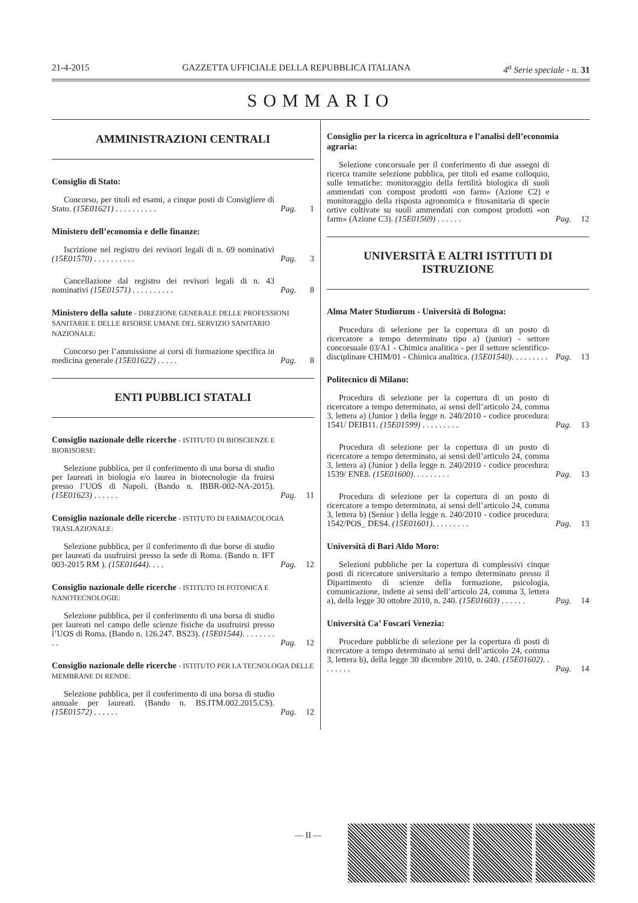21-4-2015 GAZZETTA UFFICIALE DELLA REPUBBLICA ITALIANA 4<sup>a</sup> Serie speciale - n. 31
SOMMARIO
AMMINISTRAZIONI CENTRALI
Consiglio di Stato:
Concorso, per titoli ed esami, a cinque posti di Consigliere di Stato. (15E01621) . . . . . . . . . .
Pag. 1
Ministero dell’economia e delle finanze:
Iscrizione nel registro dei revisori legali di n. 69 nominativi (15E01570) . . . . . . . . . .
Pag. 3
Cancellazione dal registro dei revisori legali di n. 43 nominativi (15E01571) . . . . . . . . . .
Pag. 8
Ministero della salute - DIREZIONE GENERALE DELLE PROFESSIONI SANITARIE E DELLE RISORSE UMANE DEL SERVIZIO SANITARIO NAZIONALE:
Concorso per l’ammissione ai corsi di formazione specifica in medicina generale (15E01622) . . . . .
Pag. 8
ENTI PUBBLICI STATALI
Consiglio nazionale delle ricerche - ISTITUTO DI BIOSCIENZE E BIORISORSE:
Selezione pubblica, per il conferimento di una borsa di studio per laureati in biologia e/o laurea in biotecnologie da fruirsi presso l’UOS di Napoli. (Bando n. IBBR-002-NA-2015). (15E01623) . . . . . .
Pag. 11
Consiglio nazionale delle ricerche - ISTITUTO DI FARMACOLOGIA TRASLAZIONALE:
Selezione pubblica, per il conferimento di due borse di studio per laureati da usufruirsi presso la sede di Roma. (Bando n. IFT 003-2015 RM ). (15E01644). . . .
Pag. 12
Consiglio nazionale delle ricerche - ISTITUTO DI FOTONICA E NANOTECNOLOGIE:
Selezione pubblica, per il conferimento di una borsa di studio per laureati nel campo delle scienze fisiche da usufruirsi presso l’UOS di Roma. (Bando n. 126.247. BS23). (15E01544). . . . . . . . . .
Pag. 12
Consiglio nazionale delle ricerche - ISTITUTO PER LA TECNOLOGIA DELLE MEMBRANE DI RENDE:
Selezione pubblica, per il conferimento di una borsa di studio annuale per laureati. (Bando n. BS.ITM.002.2015.CS). (15E01572) . . . . . .
Pag. 12
Consiglio per la ricerca in agricoltura e l’analisi dell’economia agraria:
Selezione concorsuale per il conferimento di due assegni di ricerca tramite selezione pubblica, per titoli ed esame colloquio, sulle tematiche: monitoraggio della fertilità biologica di suoli ammendati con compost prodotti «on farm» (Azione C2) e monitoraggio della risposta agronomica e fitosanitaria di specie ortive coltivate su suoli ammendati con compost prodotti «on farm» (Azione C3). (15E01569) . . . . . .
Pag. 12
UNIVERSITÀ E ALTRI ISTITUTI DI ISTRUZIONE
Alma Mater Studiorum - Università di Bologna:
Procedura di selezione per la copertura di un posto di ricercatore a tempo determinato tipo a) (junior) - settore concorsuale 03/A1 - Chimica analitica - per il settore scientifico-disciplinare CHIM/01 - Chimica analitica. (15E01540). . . . . . . . .
Pag. 13
Politecnico di Milano:
Procedura di selezione per la copertura di un posto di ricercatore a tempo determinato, ai sensi dell’articolo 24, comma 3, lettera a) (Junior ) della legge n. 240/2010 - codice procedura: 1541/ DEIB11. (15E01599) . . . . . . . . .
Pag. 13
Procedura di selezione per la copertura di un posto di ricercatore a tempo determinato, ai sensi dell’articolo 24, comma 3, lettera a) (Junior ) della legge n. 240/2010 - codice procedura: 1539/ ENE8. (15E01600). . . . . . . . .
Pag. 13
Procedura di selezione per la copertura di un posto di ricercatore a tempo determinato, ai sensi dell’articolo 24, comma 3, lettera b) (Senior ) della legge n. 240/2010 - codice procedura: 1542/POS_ DES4. (15E01601). . . . . . . . .
Pag. 13
Università di Bari Aldo Moro:
Selezioni pubbliche per la copertura di complessivi cinque posti di ricercatore universitario a tempo determinato presso il Dipartimento di scienze della formazione, psicologia, comunicazione, indette ai sensi dell’articolo 24, comma 3, lettera a), della legge 30 ottobre 2010, n. 240. (15E01603) . . . . . .
Pag. 14
Università Ca’ Foscari Venezia:
Procedure pubbliche di selezione per la copertura di posti di ricercatore a tempo determinato ai sensi dell’articolo 24, comma 3, lettera b), della legge 30 dicembre 2010, n. 240. (15E01602). . . . . . . .
Pag. 14
— II —